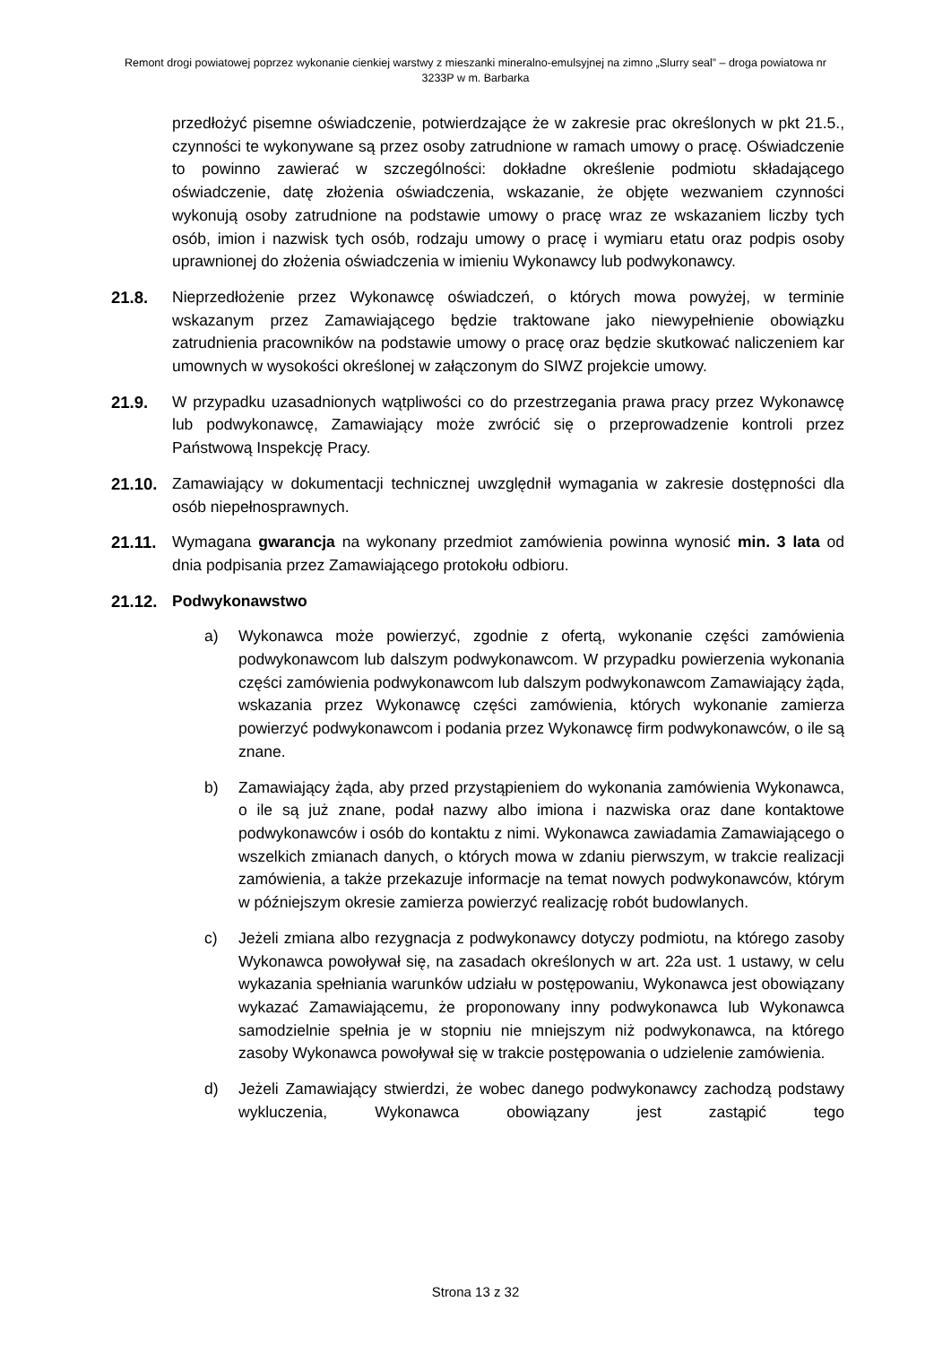Remont drogi powiatowej poprzez wykonanie cienkiej warstwy z mieszanki mineralno-emulsyjnej na zimno „Slurry seal” – droga powiatowa nr 3233P w m. Barbarka
przedłożyć pisemne oświadczenie, potwierdzające że w zakresie prac określonych w pkt 21.5., czynności te wykonywane są przez osoby zatrudnione w ramach umowy o pracę. Oświadczenie to powinno zawierać w szczególności: dokładne określenie podmiotu składającego oświadczenie, datę złożenia oświadczenia, wskazanie, że objęte wezwaniem czynności wykonują osoby zatrudnione na podstawie umowy o pracę wraz ze wskazaniem liczby tych osób, imion i nazwisk tych osób, rodzaju umowy o pracę i wymiaru etatu oraz podpis osoby uprawnionej do złożenia oświadczenia w imieniu Wykonawcy lub podwykonawcy.
21.8. Nieprzedłożenie przez Wykonawcę oświadczeń, o których mowa powyżej, w terminie wskazanym przez Zamawiającego będzie traktowane jako niewypełnienie obowiązku zatrudnienia pracowników na podstawie umowy o pracę oraz będzie skutkować naliczeniem kar umownych w wysokości określonej w załączonym do SIWZ projekcie umowy.
21.9. W przypadku uzasadnionych wątpliwości co do przestrzegania prawa pracy przez Wykonawcę lub podwykonawcę, Zamawiający może zwrócić się o przeprowadzenie kontroli przez Państwową Inspekcję Pracy.
21.10. Zamawiający w dokumentacji technicznej uwzględnił wymagania w zakresie dostępności dla osób niepełnosprawnych.
21.11. Wymagana gwarancja na wykonany przedmiot zamówienia powinna wynosić min. 3 lata od dnia podpisania przez Zamawiającego protokołu odbioru.
21.12. Podwykonawstwo
a) Wykonawca może powierzyć, zgodnie z ofertą, wykonanie części zamówienia podwykonawcom lub dalszym podwykonawcom. W przypadku powierzenia wykonania części zamówienia podwykonawcom lub dalszym podwykonawcom Zamawiający żąda, wskazania przez Wykonawcę części zamówienia, których wykonanie zamierza powierzyć podwykonawcom i podania przez Wykonawcę firm podwykonawców, o ile są znane.
b) Zamawiający żąda, aby przed przystąpieniem do wykonania zamówienia Wykonawca, o ile są już znane, podał nazwy albo imiona i nazwiska oraz dane kontaktowe podwykonawców i osób do kontaktu z nimi. Wykonawca zawiadamia Zamawiającego o wszelkich zmianach danych, o których mowa w zdaniu pierwszym, w trakcie realizacji zamówienia, a także przekazuje informacje na temat nowych podwykonawców, którym w późniejszym okresie zamierza powierzyć realizację robót budowlanych.
c) Jeżeli zmiana albo rezygnacja z podwykonawcy dotyczy podmiotu, na którego zasoby Wykonawca powoływał się, na zasadach określonych w art. 22a ust. 1 ustawy, w celu wykazania spełniania warunków udziału w postępowaniu, Wykonawca jest obowiązany wykazać Zamawiającemu, że proponowany inny podwykonawca lub Wykonawca samodzielnie spełnia je w stopniu nie mniejszym niż podwykonawca, na którego zasoby Wykonawca powoływał się w trakcie postępowania o udzielenie zamówienia.
d) Jeżeli Zamawiający stwierdzi, że wobec danego podwykonawcy zachodzą podstawy wykluczenia, Wykonawca obowiązany jest zastąpić tego
Strona 13 z 32